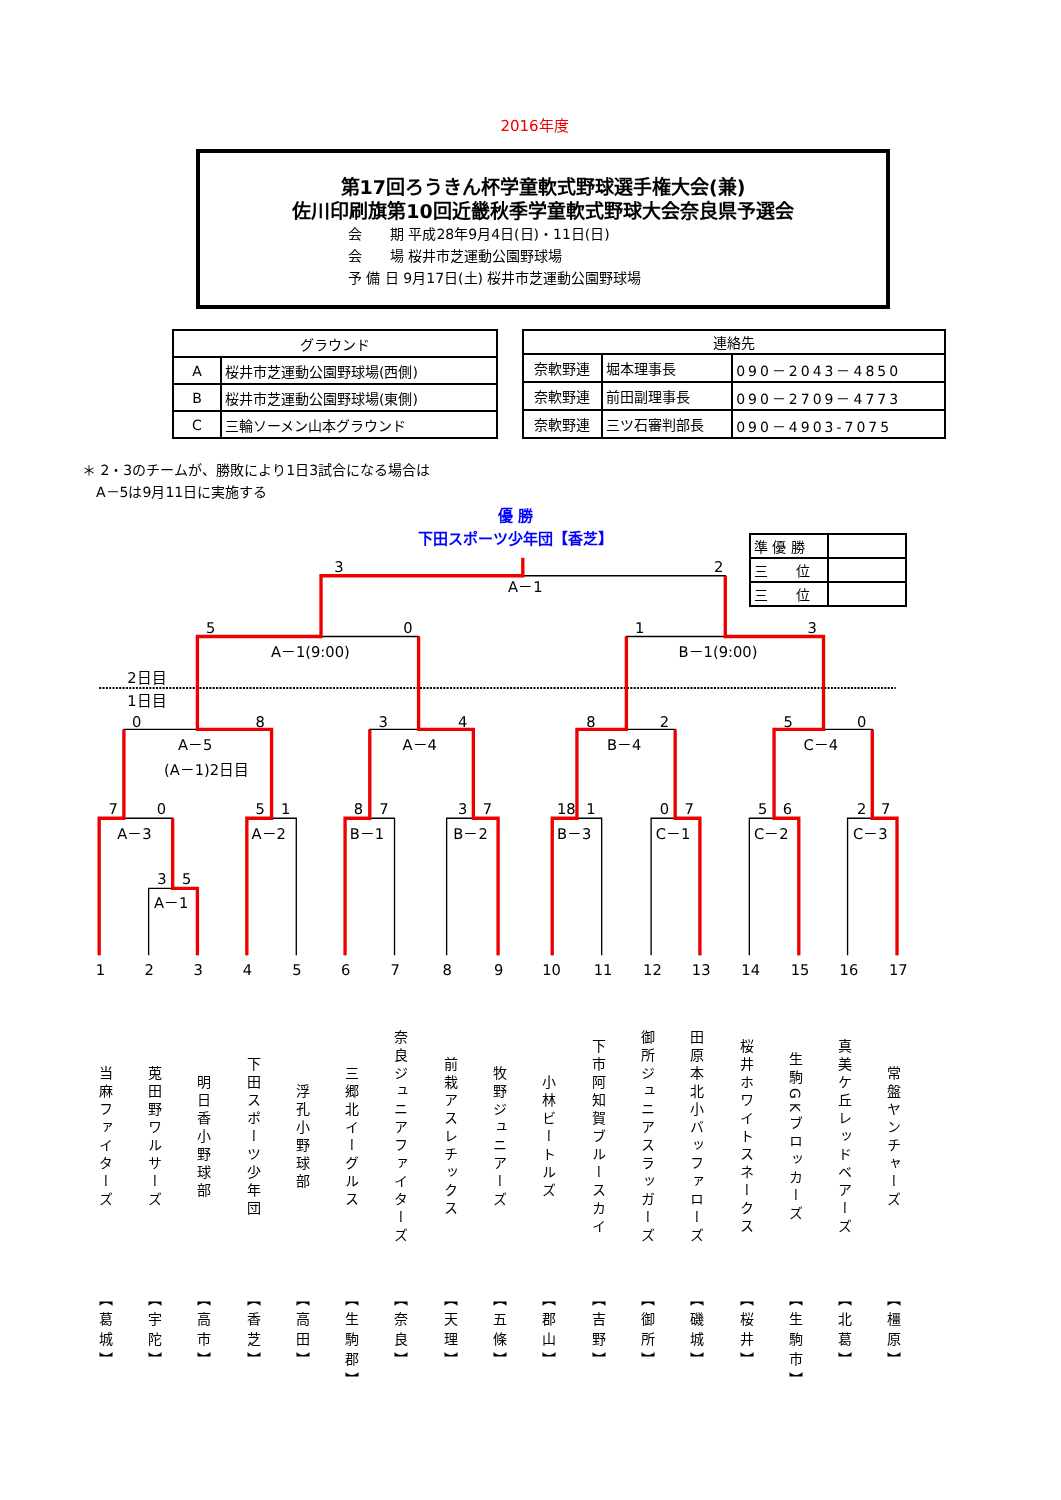2016年度
第17回ろうきん杯学童軟式野球選手権大会(兼)
佐川印刷旗第10回近畿秋季学童軟式野球大会奈良県予選会
会　　期 平成28年9月4日(日)・11日(日)
会　　場 桜井市芝運動公園野球場
予 備 日 9月17日(土) 桜井市芝運動公園野球場
| グラウンド | |
| --- | --- |
| A | 桜井市芝運動公園野球場(西側) |
| B | 桜井市芝運動公園野球場(東側) |
| C | 三輪ソーメン山本グラウンド |
| 連絡先 | | |
| --- | --- | --- |
| 奈軟野連 | 堀本理事長 | 090－2043－4850 |
| 奈軟野連 | 前田副理事長 | 090－2709－4773 |
| 奈軟野連 | 三ツ石審判部長 | 090－4903-7075 |
＊ 2・3のチームが、勝敗により1日3試合になる場合は
　A－5は9月11日に実施する
優 勝
下田スポーツ少年団【香芝】
| 準 優 勝 | |
| 三 位 | |
| 三 位 | |
3
2
A－1
5
0
1
3
A－1(9:00)
B－1(9:00)
2日目
1日目
0
8
3
4
8
2
5
0
A－5
A－4
B－4
C－4
(A－1)2日目
7
0
5
1
8
7
3
7
18
1
0
7
5
6
2
7
A－3
A－2
B－1
B－2
B－3
C－1
C－2
C－3
3
5
A－1
1
2
3
4
5
6
7
8
9
10
11
12
13
14
15
16
17
当麻ファイターズ
【葛城】
莵田野ワルサーズ
【宇陀】
明日香小野球部
【高市】
下田スポーツ少年団
【香芝】
浮孔小野球部
【高田】
三郷北イーグルス
【生駒郡】
奈良ジュニアファイターズ
【奈良】
前栽アスレチックス
【天理】
牧野ジュニアーズ
【五條】
小林ビートルズ
【郡山】
下市阿知賀ブルースカイ
【吉野】
御所ジュニアスラッガーズ
【御所】
田原本北小バッファローズ
【磯城】
桜井ホワイトスネークス
【桜井】
生駒GKブロッカーズ
【生駒市】
真美ケ丘レッドベアーズ
【北葛】
常盤ヤンチャーズ
【橿原】